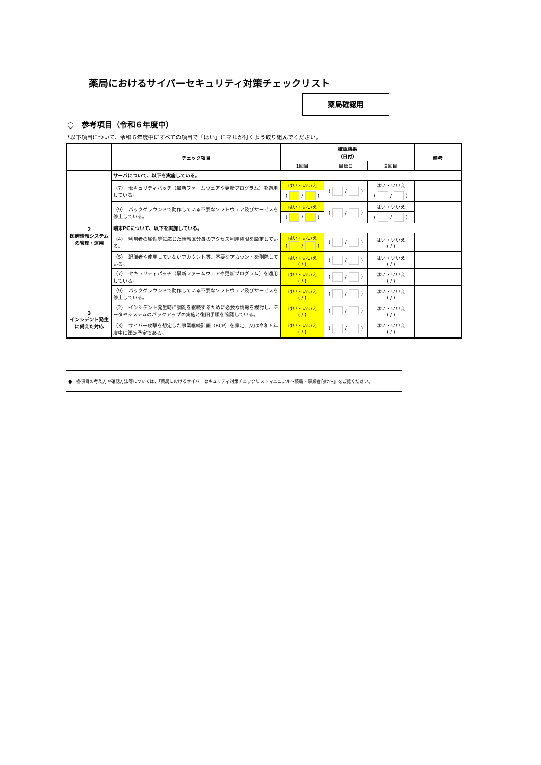薬局におけるサイバーセキュリティ対策チェックリスト
薬局確認用
○　参考項目（令和６年度中）
*以下項目について、令和６年度中にすべての項目で「はい」にマルが付くよう取り組んでください。
| | チェック項目 | 確認結果 （日付） | | | 備考 |
| --- | --- | --- | --- | --- | --- |
| | | 1回目 | 目標日 | 2回目 | |
| 2 医療情報システム の管理・運用 | サーバについて、以下を実施している。 | | | | |
| | （7） セキュリティパッチ（最新ファームウェアや更新プログラム）を適用している。 | はい・いいえ | ( / ) | はい・いいえ | |
| | | ( / ) | | ( / ) | |
| | （9） バックグラウンドで動作している不要なソフトウェア及びサービスを停止している。 | はい・いいえ | ( / ) | はい・いいえ | |
| | | ( / ) | | ( / ) | |
| | 端末PCについて、以下を実施している。 | | | | |
| | （4） 利用者の属性等に応じた情報区分毎のアクセス利用権限を設定している。 | はい・いいえ ( / ) | ( / ) | はい・いいえ ( / ) | |
| | （5） 退職者や使用していないアカウント等、不要なアカウントを削除している。 | はい・いいえ ( / ) | ( / ) | はい・いいえ ( / ) | |
| | （7） セキュリティパッチ（最新ファームウェアや更新プログラム）を適用している。 | はい・いいえ ( / ) | ( / ) | はい・いいえ ( / ) | |
| | （9） バックグラウンドで動作している不要なソフトウェア及びサービスを停止している。 | はい・いいえ ( / ) | ( / ) | はい・いいえ ( / ) | |
| 3 インシデント発生 に備えた対応 | （2） インシデント発生時に調剤を継続するために必要な情報を検討し、データやシステムのバックアップの実施と復旧手順を確認している。 | はい・いいえ ( / ) | ( / ) | はい・いいえ ( / ) | |
| | （3） サイバー攻撃を想定した事業継続計画（BCP）を策定、又は令和６年度中に策定予定である。 | はい・いいえ ( / ) | ( / ) | はい・いいえ ( / ) | |
●　各項目の考え方や確認方法等については、「薬局におけるサイバーセキュリティ対策チェックリストマニュアル～薬局・事業者向け～」をご覧ください。